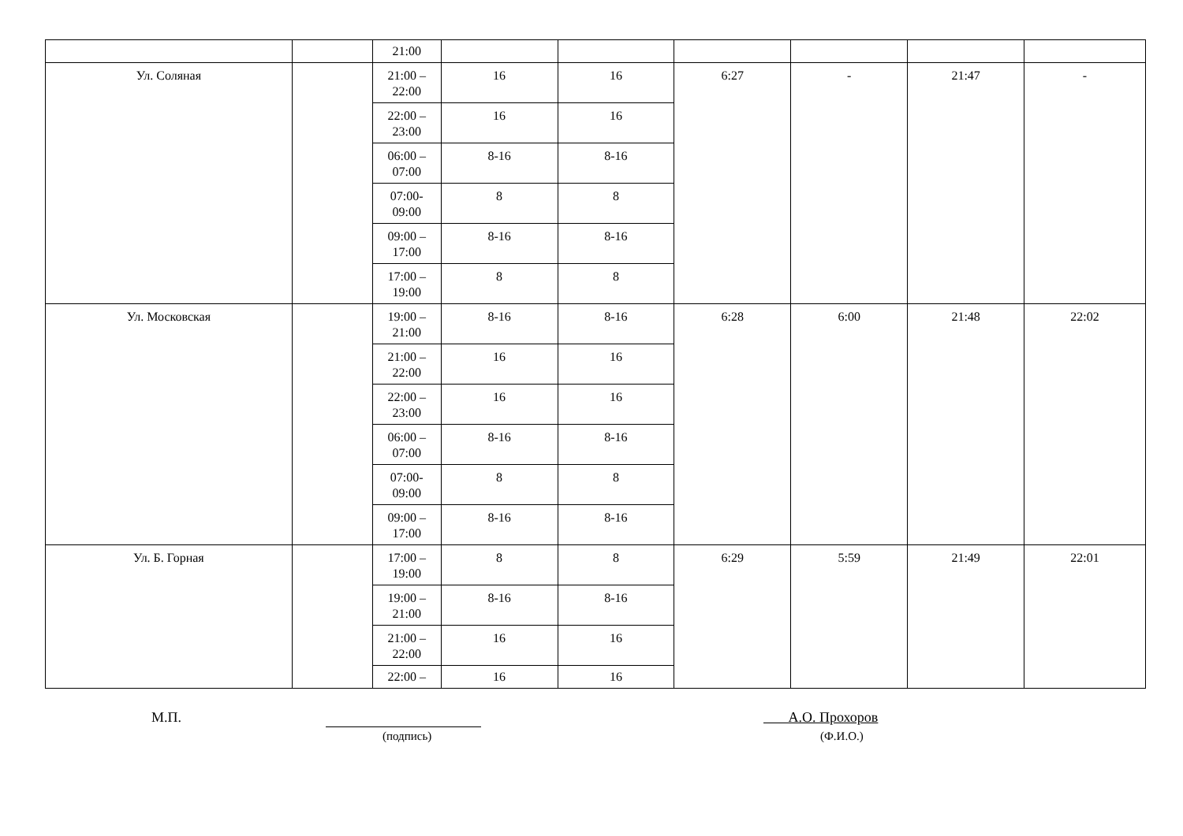| | | 21:00 | | | | | | |
| Ул. Соляная | | 21:00 – 22:00 | 16 | 16 | 6:27 | - | 21:47 | - |
| | | 22:00 – 23:00 | 16 | 16 | | | | |
| | | 06:00 – 07:00 | 8-16 | 8-16 | | | | |
| | | 07:00- 09:00 | 8 | 8 | | | | |
| | | 09:00 – 17:00 | 8-16 | 8-16 | | | | |
| | | 17:00 – 19:00 | 8 | 8 | | | | |
| Ул. Московская | | 19:00 – 21:00 | 8-16 | 8-16 | 6:28 | 6:00 | 21:48 | 22:02 |
| | | 21:00 – 22:00 | 16 | 16 | | | | |
| | | 22:00 – 23:00 | 16 | 16 | | | | |
| | | 06:00 – 07:00 | 8-16 | 8-16 | | | | |
| | | 07:00- 09:00 | 8 | 8 | | | | |
| | | 09:00 – 17:00 | 8-16 | 8-16 | | | | |
| Ул. Б. Горная | | 17:00 – 19:00 | 8 | 8 | 6:29 | 5:59 | 21:49 | 22:01 |
| | | 19:00 – 21:00 | 8-16 | 8-16 | | | | |
| | | 21:00 – 22:00 | 16 | 16 | | | | |
| | | 22:00 – | 16 | 16 | | | | |
М.П.
(подпись)
А.О. Прохоров
(Ф.И.О.)